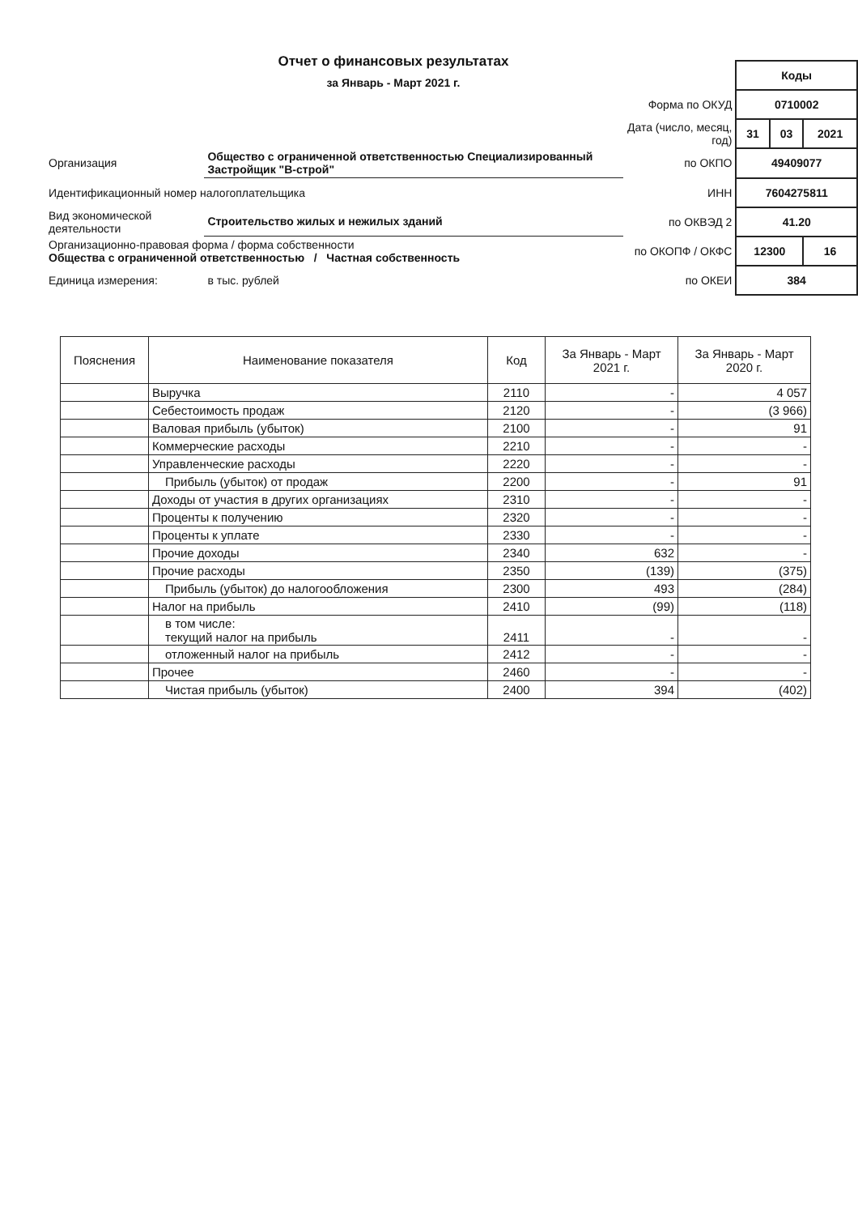Отчет о финансовых результатах
за Январь - Март 2021 г.
| | | | Коды | | |
| | | Форма по ОКУД | 0710002 | | |
| | | Дата (число, месяц, год) | 31 | 03 | 2021 |
| Организация | Общество с ограниченной ответственностью Специализированный Застройщик "В-строй" | по ОКПО | 49409077 | | |
| Идентификационный номер налогоплательщика | | ИНН | 7604275811 | | |
| Вид экономической деятельности | Строительство жилых и нежилых зданий | по ОКВЭД 2 | 41.20 | | |
| Организационно-правовая форма / форма собственности Общества с ограниченной ответственностью / Частная собственность | | по ОКОПФ / ОКФС | 12300 | | 16 |
| Единица измерения: | в тыс. рублей | по ОКЕИ | 384 | | |
| Пояснения | Наименование показателя | Код | За Январь - Март 2021 г. | За Январь - Март 2020 г. |
| --- | --- | --- | --- | --- |
| | Выручка | 2110 | - | 4 057 |
| | Себестоимость продаж | 2120 | - | (3 966) |
| | Валовая прибыль (убыток) | 2100 | - | 91 |
| | Коммерческие расходы | 2210 | - | - |
| | Управленческие расходы | 2220 | - | - |
| | Прибыль (убыток) от продаж | 2200 | - | 91 |
| | Доходы от участия в других организациях | 2310 | - | - |
| | Проценты к получению | 2320 | - | - |
| | Проценты к уплате | 2330 | - | - |
| | Прочие доходы | 2340 | 632 | - |
| | Прочие расходы | 2350 | (139) | (375) |
| | Прибыль (убыток) до налогообложения | 2300 | 493 | (284) |
| | Налог на прибыль | 2410 | (99) | (118) |
| | в том числе: текущий налог на прибыль | 2411 | - | - |
| | отложенный налог на прибыль | 2412 | - | - |
| | Прочее | 2460 | - | - |
| | Чистая прибыль (убыток) | 2400 | 394 | (402) |